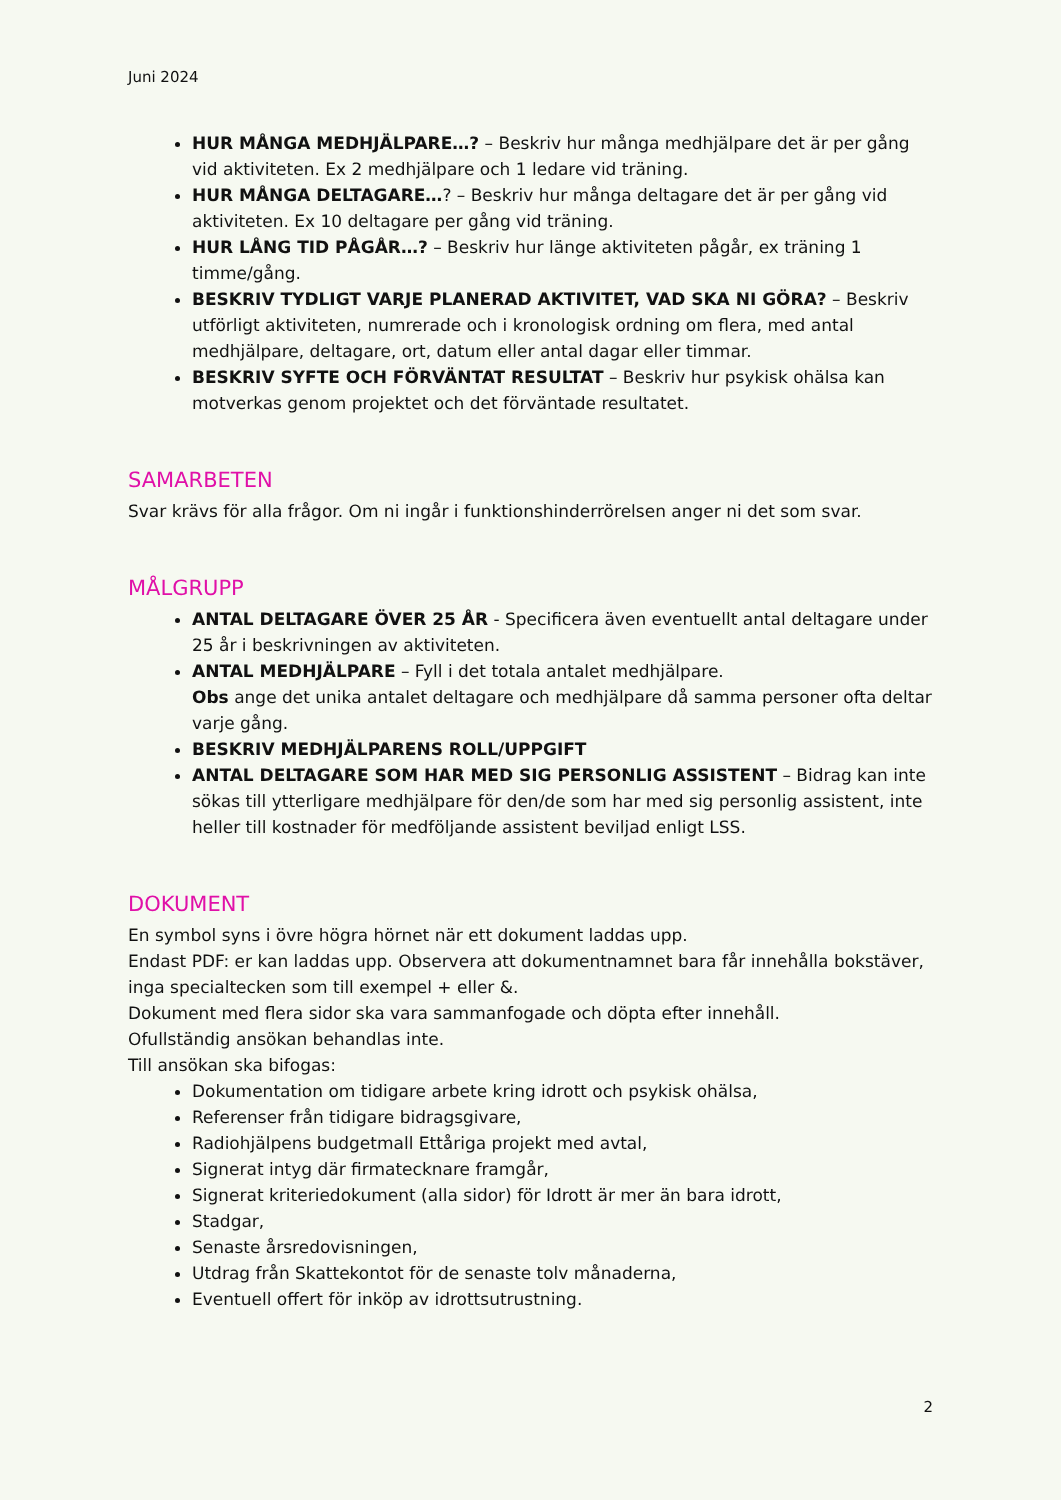Juni 2024
HUR MÅNGA MEDHJÄLPARE…? – Beskriv hur många medhjälpare det är per gång vid aktiviteten. Ex 2 medhjälpare och 1 ledare vid träning.
HUR MÅNGA DELTAGARE…? – Beskriv hur många deltagare det är per gång vid aktiviteten. Ex 10 deltagare per gång vid träning.
HUR LÅNG TID PÅGÅR…? – Beskriv hur länge aktiviteten pågår, ex träning 1 timme/gång.
BESKRIV TYDLIGT VARJE PLANERAD AKTIVITET, VAD SKA NI GÖRA? – Beskriv utförligt aktiviteten, numrerade och i kronologisk ordning om flera, med antal medhjälpare, deltagare, ort, datum eller antal dagar eller timmar.
BESKRIV SYFTE OCH FÖRVÄNTAT RESULTAT – Beskriv hur psykisk ohälsa kan motverkas genom projektet och det förväntade resultatet.
SAMARBETEN
Svar krävs för alla frågor. Om ni ingår i funktionshinderrörelsen anger ni det som svar.
MÅLGRUPP
ANTAL DELTAGARE ÖVER 25 ÅR - Specificera även eventuellt antal deltagare under 25 år i beskrivningen av aktiviteten.
ANTAL MEDHJÄLPARE – Fyll i det totala antalet medhjälpare.
Obs ange det unika antalet deltagare och medhjälpare då samma personer ofta deltar varje gång.
BESKRIV MEDHJÄLPARENS ROLL/UPPGIFT
ANTAL DELTAGARE SOM HAR MED SIG PERSONLIG ASSISTENT – Bidrag kan inte sökas till ytterligare medhjälpare för den/de som har med sig personlig assistent, inte heller till kostnader för medföljande assistent beviljad enligt LSS.
DOKUMENT
En symbol syns i övre högra hörnet när ett dokument laddas upp.
Endast PDF: er kan laddas upp. Observera att dokumentnamnet bara får innehålla bokstäver, inga specialtecken som till exempel + eller &.
Dokument med flera sidor ska vara sammanfogade och döpta efter innehåll.
Ofullständig ansökan behandlas inte.
Till ansökan ska bifogas:
Dokumentation om tidigare arbete kring idrott och psykisk ohälsa,
Referenser från tidigare bidragsgivare,
Radiohjälpens budgetmall Ettåriga projekt med avtal,
Signerat intyg där firmatecknare framgår,
Signerat kriteriedokument (alla sidor) för Idrott är mer än bara idrott,
Stadgar,
Senaste årsredovisningen,
Utdrag från Skattekontot för de senaste tolv månaderna,
Eventuell offert för inköp av idrottsutrustning.
2